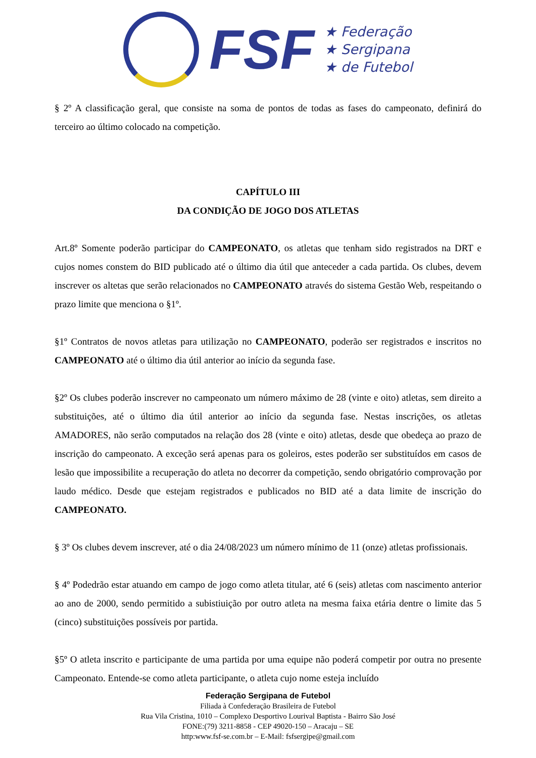FSF
★ Federação
★ Sergipana
★ de Futebol
§ 2º A classificação geral, que consiste na soma de pontos de todas as fases do campeonato, definirá do terceiro ao último colocado na competição.
CAPÍTULO III
DA CONDIÇÃO DE JOGO DOS ATLETAS
Art.8º Somente poderão participar do CAMPEONATO, os atletas que tenham sido registrados na DRT e cujos nomes constem do BID publicado até o último dia útil que anteceder a cada partida. Os clubes, devem inscrever os altetas que serão relacionados no CAMPEONATO através do sistema Gestão Web, respeitando o prazo limite que menciona o §1º.
§1º Contratos de novos atletas para utilização no CAMPEONATO, poderão ser registrados e inscritos no CAMPEONATO até o último dia útil anterior ao início da segunda fase.
§2º Os clubes poderão inscrever no campeonato um número máximo de 28 (vinte e oito) atletas, sem direito a substituições, até o último dia útil anterior ao início da segunda fase. Nestas inscrições, os atletas AMADORES, não serão computados na relação dos 28 (vinte e oito) atletas, desde que obedeça ao prazo de inscrição do campeonato. A exceção será apenas para os goleiros, estes poderão ser substituídos em casos de lesão que impossibilite a recuperação do atleta no decorrer da competição, sendo obrigatório comprovação por laudo médico. Desde que estejam registrados e publicados no BID até a data limite de inscrição do CAMPEONATO.
§ 3º Os clubes devem inscrever, até o dia 24/08/2023 um número mínimo de 11 (onze) atletas profissionais.
§ 4º Podedrão estar atuando em campo de jogo como atleta titular, até 6 (seis) atletas com nascimento anterior ao ano de 2000, sendo permitido a subistiuição por outro atleta na mesma faixa etária dentre o limite das 5 (cinco) substituições possíveis por partida.
§5º O atleta inscrito e participante de uma partida por uma equipe não poderá competir por outra no presente Campeonato. Entende-se como atleta participante, o atleta cujo nome esteja incluído
Federação Sergipana de Futebol
Filiada à Confederação Brasileira de Futebol
Rua Vila Cristina, 1010 – Complexo Desportivo Lourival Baptista - Bairro São José
FONE:(79) 3211-8858 - CEP 49020-150 – Aracaju – SE
http:www.fsf-se.com.br – E-Mail: fsfsergipe@gmail.com